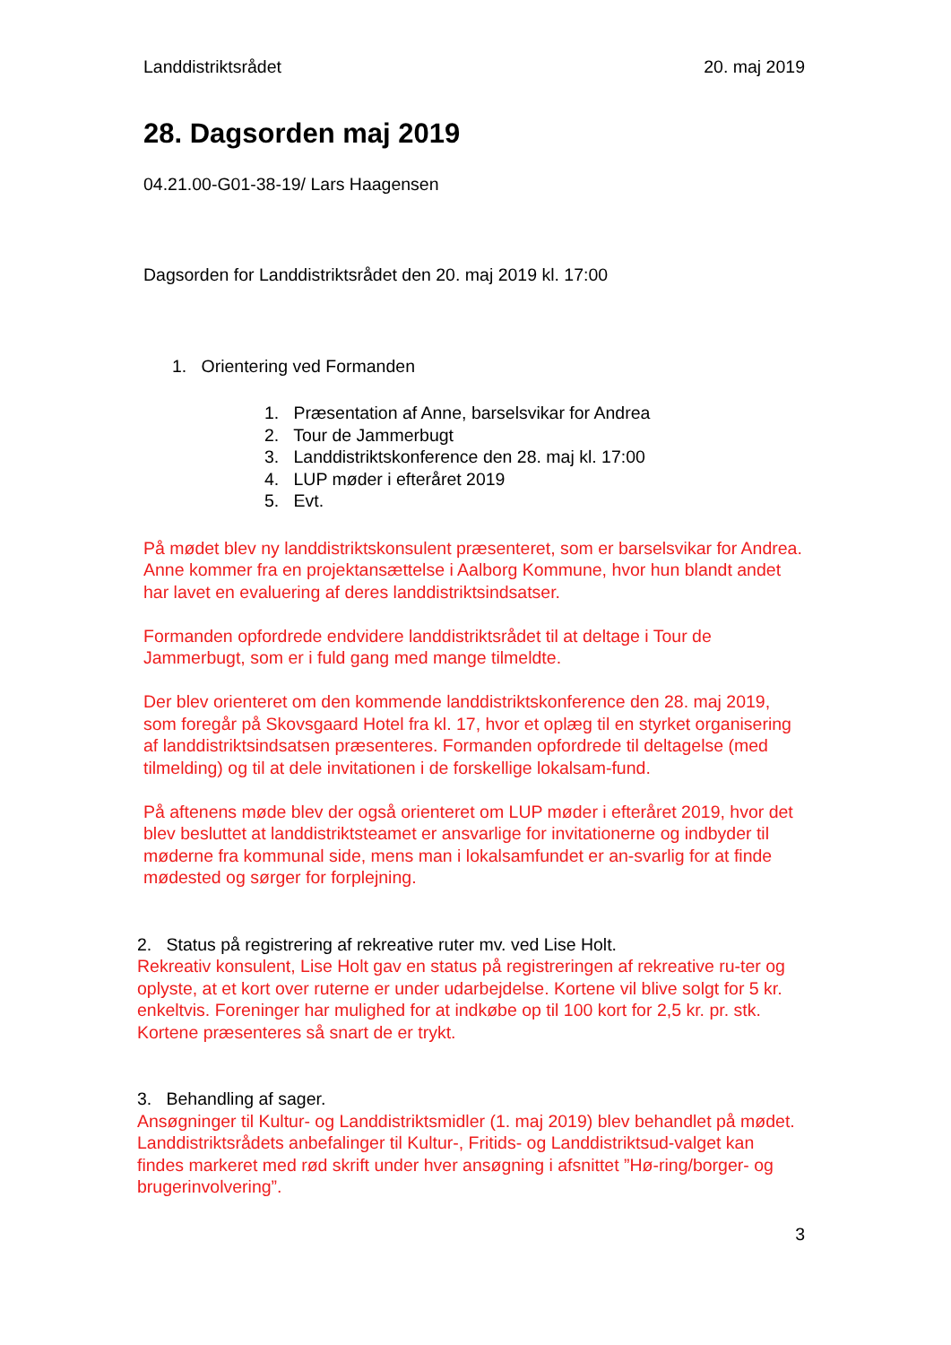Landdistriktsrådet 20. maj 2019
28. Dagsorden maj 2019
04.21.00-G01-38-19/ Lars Haagensen
Dagsorden for Landdistriktsrådet den 20. maj 2019 kl. 17:00
1. Orientering ved Formanden
1. Præsentation af Anne, barselsvikar for Andrea
2. Tour de Jammerbugt
3. Landdistriktskonference den 28. maj kl. 17:00
4. LUP møder i efteråret 2019
5. Evt.
På mødet blev ny landdistriktskonsulent præsenteret, som er barselsvikar for Andrea. Anne kommer fra en projektansættelse i Aalborg Kommune, hvor hun blandt andet har lavet en evaluering af deres landdistriktsindsatser.
Formanden opfordrede endvidere landdistriktsrådet til at deltage i Tour de Jammerbugt, som er i fuld gang med mange tilmeldte.
Der blev orienteret om den kommende landdistriktskonference den 28. maj 2019, som foregår på Skovsgaard Hotel fra kl. 17, hvor et oplæg til en styrket organisering af landdistriktsindsatsen præsenteres. Formanden opfordrede til deltagelse (med tilmelding) og til at dele invitationen i de forskellige lokalsam-fund.
På aftenens møde blev der også orienteret om LUP møder i efteråret 2019, hvor det blev besluttet at landdistriktsteamet er ansvarlige for invitationerne og indbyder til møderne fra kommunal side, mens man i lokalsamfundet er an-svarlig for at finde mødested og sørger for forplejning.
2. Status på registrering af rekreative ruter mv. ved Lise Holt.
Rekreativ konsulent, Lise Holt gav en status på registreringen af rekreative ru-ter og oplyste, at et kort over ruterne er under udarbejdelse. Kortene vil blive solgt for 5 kr. enkeltvis. Foreninger har mulighed for at indkøbe op til 100 kort for 2,5 kr. pr. stk. Kortene præsenteres så snart de er trykt.
3. Behandling af sager.
Ansøgninger til Kultur- og Landdistriktsmidler (1. maj 2019) blev behandlet på mødet. Landdistriktsrådets anbefalinger til Kultur-, Fritids- og Landdistriktsud-valget kan findes markeret med rød skrift under hver ansøgning i afsnittet ”Hø-ring/borger- og brugerinvolvering”.
3